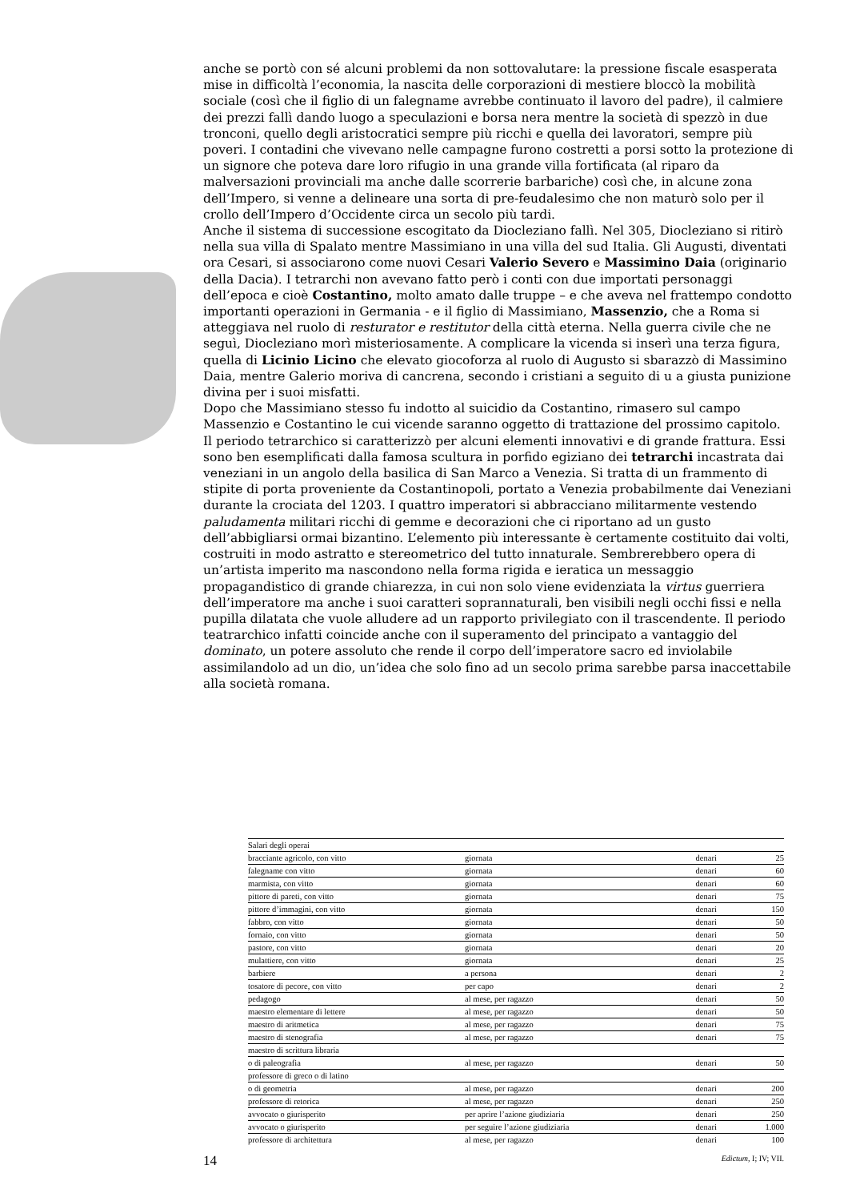anche se portò con sé alcuni problemi da non sottovalutare: la pressione fiscale esasperata mise in difficoltà l’economia, la nascita delle corporazioni di mestiere bloccò la mobilità sociale (così che il figlio di un falegname avrebbe continuato il lavoro del padre), il calmiere dei prezzi fallì dando luogo a speculazioni e borsa nera mentre la società di spezzò in due tronconi, quello degli aristocratici sempre più ricchi e quella dei lavoratori, sempre più poveri. I contadini che vivevano nelle campagne furono costretti a porsi sotto la protezione di un signore che poteva dare loro rifugio in una grande villa fortificata (al riparo da malversazioni provinciali ma anche dalle scorrerie barbariche) così che, in alcune zona dell’Impero, si venne a delineare una sorta di pre-feudalesimo che non maturò solo per il crollo dell’Impero d’Occidente circa un secolo più tardi.
Anche il sistema di successione escogitato da Diocleziano fallì. Nel 305, Diocleziano si ritirò nella sua villa di Spalato mentre Massimiano in una villa del sud Italia. Gli Augusti, diventati ora Cesari, si associarono come nuovi Cesari Valerio Severo e Massimino Daia (originario della Dacia). I tetrarchi non avevano fatto però i conti con due importati personaggi dell’epoca e cioè Costantino, molto amato dalle truppe – e che aveva nel frattempo condotto importanti operazioni in Germania - e il figlio di Massimiano, Massenzio, che a Roma si atteggiava nel ruolo di resturator e restitutor della città eterna. Nella guerra civile che ne seguì, Diocleziano morì misteriosamente. A complicare la vicenda si inserì una terza figura, quella di Licinio Licino che elevato giocoforza al ruolo di Augusto si sbarazzò di Massimino Daia, mentre Galerio moriva di cancrena, secondo i cristiani a seguito di u a giusta punizione divina per i suoi misfatti.
Dopo che Massimiano stesso fu indotto al suicidio da Costantino, rimasero sul campo Massenzio e Costantino le cui vicende saranno oggetto di trattazione del prossimo capitolo.
Il periodo tetrarchico si caratterizzò per alcuni elementi innovativi e di grande frattura. Essi sono ben esemplificati dalla famosa scultura in porfido egiziano dei tetrarchi incastrata dai veneziani in un angolo della basilica di San Marco a Venezia. Si tratta di un frammento di stipite di porta proveniente da Costantinopoli, portato a Venezia probabilmente dai Veneziani durante la crociata del 1203. I quattro imperatori si abbracciano militarmente vestendo paludamenta militari ricchi di gemme e decorazioni che ci riportano ad un gusto dell’abbigliarsi ormai bizantino. L’elemento più interessante è certamente costituito dai volti, costruiti in modo astratto e stereometrico del tutto innaturale. Sembrerebbero opera di un’artista imperito ma nascondono nella forma rigida e ieratica un messaggio propagandistico di grande chiarezza, in cui non solo viene evidenziata la virtus guerriera dell’imperatore ma anche i suoi caratteri soprannaturali, ben visibili negli occhi fissi e nella pupilla dilatata che vuole alludere ad un rapporto privilegiato con il trascendente. Il periodo teatrarchico infatti coincide anche con il superamento del principato a vantaggio del dominato, un potere assoluto che rende il corpo dell’imperatore sacro ed inviolabile assimilandolo ad un dio, un’idea che solo fino ad un secolo prima sarebbe parsa inaccettabile alla società romana.
| Salari degli operai | | | |
| bracciante agricolo, con vitto | giornata | denari | 25 |
| falegname con vitto | giornata | denari | 60 |
| marmista, con vitto | giornata | denari | 60 |
| pittore di pareti, con vitto | giornata | denari | 75 |
| pittore d’immagini, con vitto | giornata | denari | 150 |
| fabbro, con vitto | giornata | denari | 50 |
| fornaio, con vitto | giornata | denari | 50 |
| pastore, con vitto | giornata | denari | 20 |
| mulattiere, con vitto | giornata | denari | 25 |
| barbiere | a persona | denari | 2 |
| tosatore di pecore, con vitto | per capo | denari | 2 |
| pedagogo | al mese, per ragazzo | denari | 50 |
| maestro elementare di lettere | al mese, per ragazzo | denari | 50 |
| maestro di aritmetica | al mese, per ragazzo | denari | 75 |
| maestro di stenografia | al mese, per ragazzo | denari | 75 |
| maestro di scrittura libraria | | | |
| o di paleografia | al mese, per ragazzo | denari | 50 |
| professore di greco o di latino | | | |
| o di geometria | al mese, per ragazzo | denari | 200 |
| professore di retorica | al mese, per ragazzo | denari | 250 |
| avvocato o giurisperito | per aprire l’azione giudiziaria | denari | 250 |
| avvocato o giurisperito | per seguire l’azione giudiziaria | denari | 1.000 |
| professore di architettura | al mese, per ragazzo | denari | 100 |
Edictum, I; IV; VII.
14